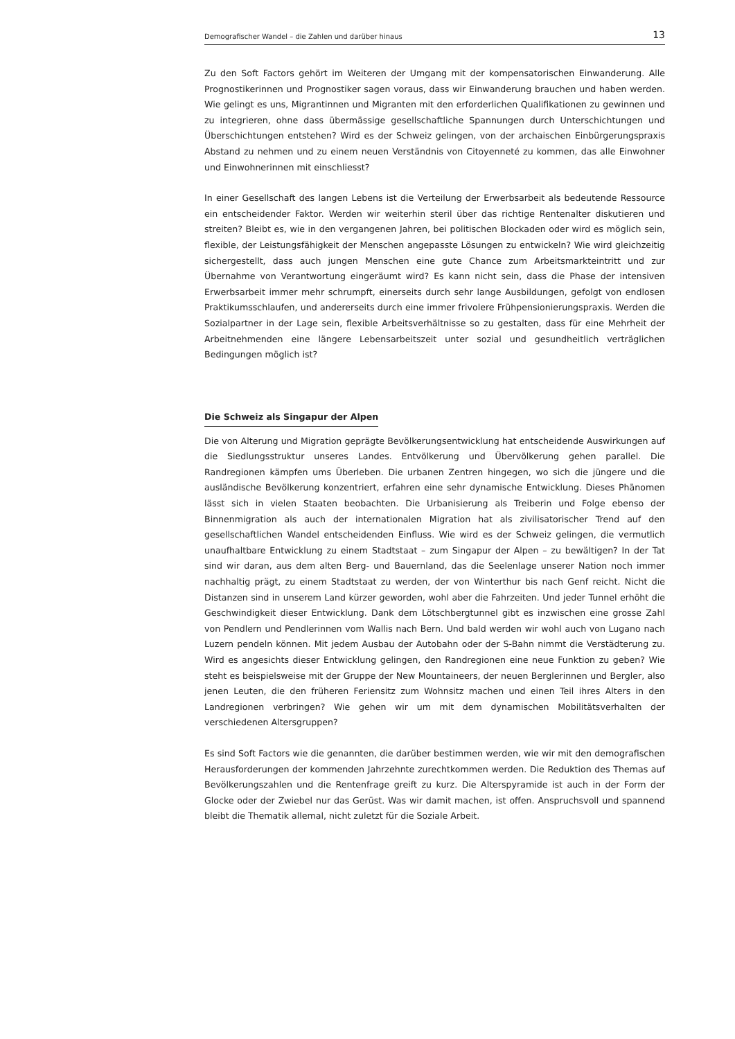Demografischer Wandel – die Zahlen und darüber hinaus 13
Zu den Soft Factors gehört im Weiteren der Umgang mit der kompensatorischen Einwanderung. Alle Prognostikerinnen und Prognostiker sagen voraus, dass wir Einwanderung brauchen und haben werden. Wie gelingt es uns, Migrantinnen und Migranten mit den erforderlichen Qualifikationen zu gewinnen und zu integrieren, ohne dass übermässige gesellschaftliche Spannungen durch Unterschichtungen und Überschichtungen entstehen? Wird es der Schweiz gelingen, von der archaischen Einbürgerungspraxis Abstand zu nehmen und zu einem neuen Verständnis von Citoyenneté zu kommen, das alle Einwohner und Einwohnerinnen mit einschliesst?
In einer Gesellschaft des langen Lebens ist die Verteilung der Erwerbsarbeit als bedeutende Ressource ein entscheidender Faktor. Werden wir weiterhin steril über das richtige Rentenalter diskutieren und streiten? Bleibt es, wie in den vergangenen Jahren, bei politischen Blockaden oder wird es möglich sein, flexible, der Leistungsfähigkeit der Menschen angepasste Lösungen zu entwickeln? Wie wird gleichzeitig sichergestellt, dass auch jungen Menschen eine gute Chance zum Arbeitsmarkteintritt und zur Übernahme von Verantwortung eingeräumt wird? Es kann nicht sein, dass die Phase der intensiven Erwerbsarbeit immer mehr schrumpft, einerseits durch sehr lange Ausbildungen, gefolgt von endlosen Praktikumsschlaufen, und andererseits durch eine immer frivolere Frühpensionierungspraxis. Werden die Sozialpartner in der Lage sein, flexible Arbeitsverhältnisse so zu gestalten, dass für eine Mehrheit der Arbeitnehmenden eine längere Lebensarbeitszeit unter sozial und gesundheitlich verträglichen Bedingungen möglich ist?
Die Schweiz als Singapur der Alpen
Die von Alterung und Migration geprägte Bevölkerungsentwicklung hat entscheidende Auswirkungen auf die Siedlungsstruktur unseres Landes. Entvölkerung und Übervölkerung gehen parallel. Die Randregionen kämpfen ums Überleben. Die urbanen Zentren hingegen, wo sich die jüngere und die ausländische Bevölkerung konzentriert, erfahren eine sehr dynamische Entwicklung. Dieses Phänomen lässt sich in vielen Staaten beobachten. Die Urbanisierung als Treiberin und Folge ebenso der Binnenmigration als auch der internationalen Migration hat als zivilisatorischer Trend auf den gesellschaftlichen Wandel entscheidenden Einfluss. Wie wird es der Schweiz gelingen, die vermutlich unaufhaltbare Entwicklung zu einem Stadtstaat – zum Singapur der Alpen – zu bewältigen? In der Tat sind wir daran, aus dem alten Berg- und Bauernland, das die Seelenlage unserer Nation noch immer nachhaltig prägt, zu einem Stadtstaat zu werden, der von Winterthur bis nach Genf reicht. Nicht die Distanzen sind in unserem Land kürzer geworden, wohl aber die Fahrzeiten. Und jeder Tunnel erhöht die Geschwindigkeit dieser Entwicklung. Dank dem Lötschbergtunnel gibt es inzwischen eine grosse Zahl von Pendlern und Pendlerinnen vom Wallis nach Bern. Und bald werden wir wohl auch von Lugano nach Luzern pendeln können. Mit jedem Ausbau der Autobahn oder der S-Bahn nimmt die Verstädterung zu. Wird es angesichts dieser Entwicklung gelingen, den Randregionen eine neue Funktion zu geben? Wie steht es beispielsweise mit der Gruppe der New Mountaineers, der neuen Berglerinnen und Bergler, also jenen Leuten, die den früheren Feriensitz zum Wohnsitz machen und einen Teil ihres Alters in den Landregionen verbringen? Wie gehen wir um mit dem dynamischen Mobilitätsverhalten der verschiedenen Altersgruppen?
Es sind Soft Factors wie die genannten, die darüber bestimmen werden, wie wir mit den demografischen Herausforderungen der kommenden Jahrzehnte zurechtkommen werden. Die Reduktion des Themas auf Bevölkerungszahlen und die Rentenfrage greift zu kurz. Die Alterspyramide ist auch in der Form der Glocke oder der Zwiebel nur das Gerüst. Was wir damit machen, ist offen. Anspruchsvoll und spannend bleibt die Thematik allemal, nicht zuletzt für die Soziale Arbeit.